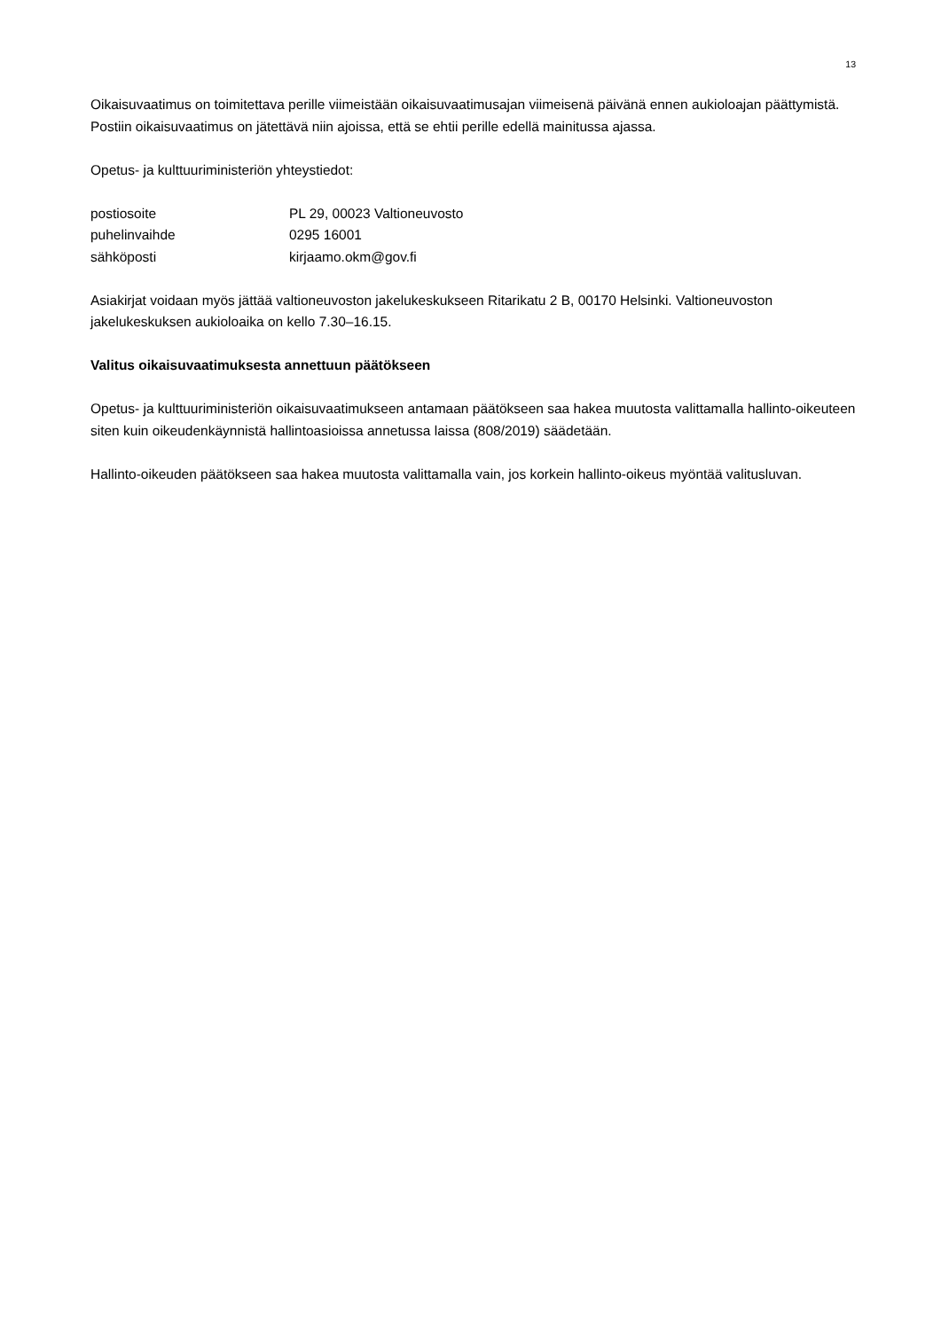13
Oikaisuvaatimus on toimitettava perille viimeistään oikaisuvaatimusajan viimeisenä päivänä ennen aukioloajan päättymistä. Postiin oikaisuvaatimus on jätettävä niin ajoissa, että se ehtii perille edellä mainitussa ajassa.
Opetus- ja kulttuuriministeriön yhteystiedot:
postiosoite PL 29, 00023 Valtioneuvosto
puhelinvaihde 0295 16001
sähköposti kirjaamo.okm@gov.fi
Asiakirjat voidaan myös jättää valtioneuvoston jakelukeskukseen Ritarikatu 2 B, 00170 Helsinki. Valtioneuvoston jakelukeskuksen aukioloaika on kello 7.30–16.15.
Valitus oikaisuvaatimuksesta annettuun päätökseen
Opetus- ja kulttuuriministeriön oikaisuvaatimukseen antamaan päätökseen saa hakea muutosta valittamalla hallinto-oikeuteen siten kuin oikeudenkäynnistä hallintoasioissa annetussa laissa (808/2019) säädetään.
Hallinto-oikeuden päätökseen saa hakea muutosta valittamalla vain, jos korkein hallinto-oikeus myöntää valitusluvan.